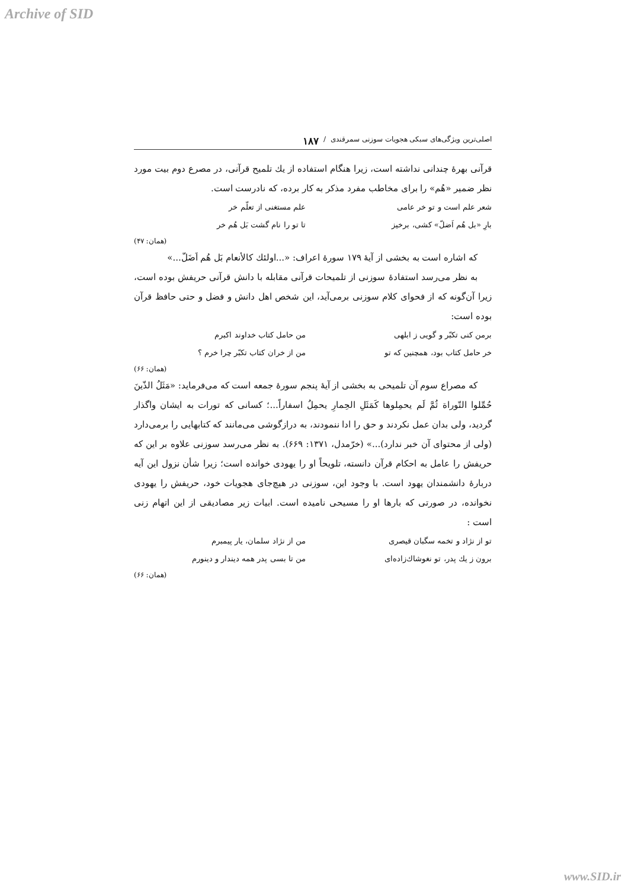Archive of SID
اصلی‌ترین ویژگی‌های سبکی هجویات سوزنی سمرقندی / ۱۸۷
قرآنی بهرهٔ چندانی نداشته است، زیرا هنگام استفاده از یك تلمیح قرآنی، در مصرع دوم بیت مورد نظر ضمیر «هُم» را برای مخاطب مفرد مذکر به کار برده، که نادرست است.
شعر علم است و تو خر عامی علم مستغنی از تعلّم خر
بارِ «بل هُم اَضلّ» کشی، برخیز تا تو را نام گشت بَل هُم خر
(همان: ۴۷)
که اشاره است به بخشی از آیهٔ ۱۷۹ سورهٔ اعراف: «...اولئك كالأنعام بَل هُم اَضَلّ...»
به نظر می‌رسد استفادهٔ سوزنی از تلمیحات قرآنی مقابله با دانش قرآنی حریفش بوده است، زیرا آن‌گونه که از فحوای کلام سوزنی برمی‌آید، این شخص اهل دانش و فضل و حتی حافظ قرآن بوده است:
برمن کنی تکبّر و گویی ز ابلهی من حامل کتاب خداوند اکبرم
خر حامل کتاب بود، همچنین که تو من از خران کتاب تکبّر چرا خرم ؟
(همان: ۶۶)
که مصراع سوم آن تلمیحی به بخشی از آیهٔ پنجم سورهٔ جمعه است که می‌فرماید: «مَثَلُ الذّینَ حُمِّلوا التّوراة ثُمَّ لَم یحمِلوها کَمَثَلِ الحِمارِ یحمِلُ اسفاراً...؛ کسانی که تورات به ایشان واگذار گردید، ولی بدان عمل نکردند و حق را ادا ننمودند، به درازگوشی می‌مانند که کتابهایی را برمی‌دارد (ولی از محتوای آن خبر ندارد)...» (خرّمدل، ۱۳۷۱: ۶۶۹). به نظر می‌رسد سوزنی علاوه بر این که حریفش را عامل به احکام قرآن دانسته، تلویحاً او را یهودی خوانده است؛ زیرا شأن نزول این آیه دربارهٔ دانشمندان یهود است. با وجود این، سوزنی در هیچ‌جای هجویات خود، حریفش را یهودی نخوانده، در صورتی که بارها او را مسیحی نامیده است. ابیات زیر مصادیقی از این اتهام زنی است :
تو از نژاد و تخمه سگبان قیصری من از نژاد سلمان، یار پیمبرم
برون ز یك پدر، تو نغوشاك‌زاده‌ای من تا بسی پدر همه دیندار و دینورم
(همان: ۶۶)
www.SID.ir